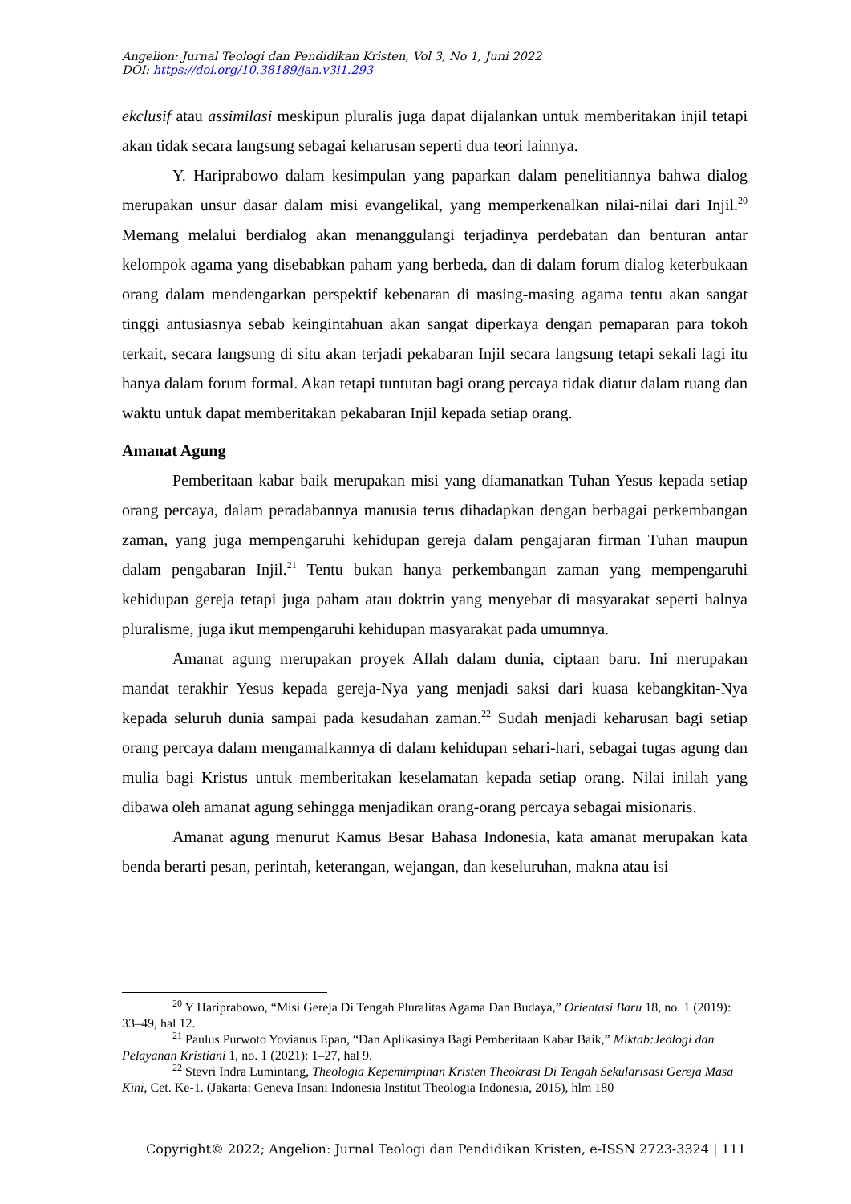Angelion: Jurnal Teologi dan Pendidikan Kristen, Vol 3, No 1, Juni 2022
DOI: https://doi.org/10.38189/jan.v3i1.293
ekclusif atau assimilasi meskipun pluralis juga dapat dijalankan untuk memberitakan injil tetapi akan tidak secara langsung sebagai keharusan seperti dua teori lainnya.
Y. Hariprabowo dalam kesimpulan yang paparkan dalam penelitiannya bahwa dialog merupakan unsur dasar dalam misi evangelikal, yang memperkenalkan nilai-nilai dari Injil.<sup>20</sup> Memang melalui berdialog akan menanggulangi terjadinya perdebatan dan benturan antar kelompok agama yang disebabkan paham yang berbeda, dan di dalam forum dialog keterbukaan orang dalam mendengarkan perspektif kebenaran di masing-masing agama tentu akan sangat tinggi antusiasnya sebab keingintahuan akan sangat diperkaya dengan pemaparan para tokoh terkait, secara langsung di situ akan terjadi pekabaran Injil secara langsung tetapi sekali lagi itu hanya dalam forum formal. Akan tetapi tuntutan bagi orang percaya tidak diatur dalam ruang dan waktu untuk dapat memberitakan pekabaran Injil kepada setiap orang.
Amanat Agung
Pemberitaan kabar baik merupakan misi yang diamanatkan Tuhan Yesus kepada setiap orang percaya, dalam peradabannya manusia terus dihadapkan dengan berbagai perkembangan zaman, yang juga mempengaruhi kehidupan gereja dalam pengajaran firman Tuhan maupun dalam pengabaran Injil.<sup>21</sup> Tentu bukan hanya perkembangan zaman yang mempengaruhi kehidupan gereja tetapi juga paham atau doktrin yang menyebar di masyarakat seperti halnya pluralisme, juga ikut mempengaruhi kehidupan masyarakat pada umumnya.
Amanat agung merupakan proyek Allah dalam dunia, ciptaan baru. Ini merupakan mandat terakhir Yesus kepada gereja-Nya yang menjadi saksi dari kuasa kebangkitan-Nya kepada seluruh dunia sampai pada kesudahan zaman.<sup>22</sup> Sudah menjadi keharusan bagi setiap orang percaya dalam mengamalkannya di dalam kehidupan sehari-hari, sebagai tugas agung dan mulia bagi Kristus untuk memberitakan keselamatan kepada setiap orang. Nilai inilah yang dibawa oleh amanat agung sehingga menjadikan orang-orang percaya sebagai misionaris.
Amanat agung menurut Kamus Besar Bahasa Indonesia, kata amanat merupakan kata benda berarti pesan, perintah, keterangan, wejangan, dan keseluruhan, makna atau isi
<sup>20</sup> Y Hariprabowo, “Misi Gereja Di Tengah Pluralitas Agama Dan Budaya,” Orientasi Baru 18, no. 1 (2019): 33–49, hal 12.
<sup>21</sup> Paulus Purwoto Yovianus Epan, “Dan Aplikasinya Bagi Pemberitaan Kabar Baik,” Miktab:Jeologi dan Pelayanan Kristiani 1, no. 1 (2021): 1–27, hal 9.
<sup>22</sup> Stevri Indra Lumintang, Theologia Kepemimpinan Kristen Theokrasi Di Tengah Sekularisasi Gereja Masa Kini, Cet. Ke-1. (Jakarta: Geneva Insani Indonesia Institut Theologia Indonesia, 2015), hlm 180
Copyright© 2022; Angelion: Jurnal Teologi dan Pendidikan Kristen, e-ISSN 2723-3324 | 111